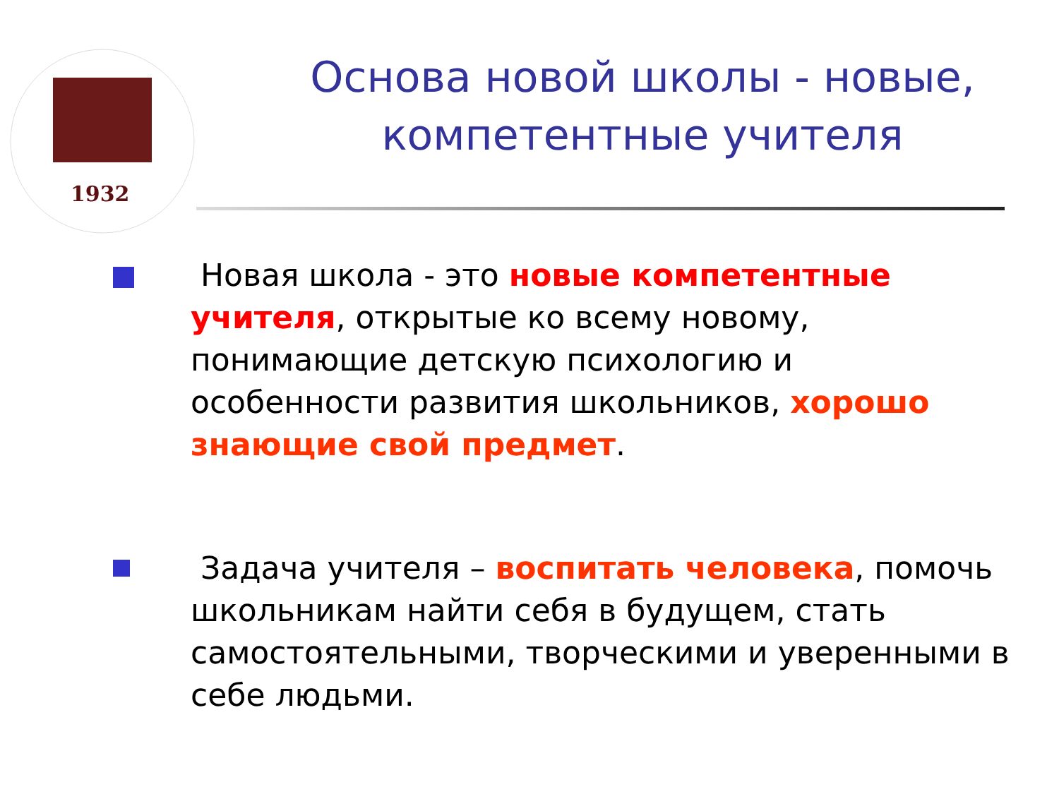1932
Основа новой школы - новые, компетентные учителя
Новая школа - это новые компетентные учителя, открытые ко всему новому, понимающие детскую психологию и особенности развития школьников, хорошо знающие свой предмет.
Задача учителя – воспитать человека, помочь школьникам найти себя в будущем, стать самостоятельными, творческими и уверенными в себе людьми.